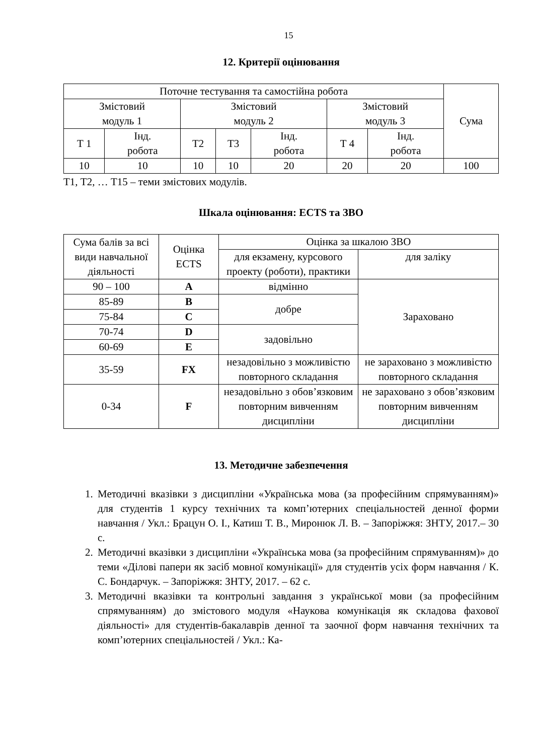15
12. Критерії оцінювання
| Поточне тестування та самостійна робота | | | | | | | Сума |
| --- | --- | --- | --- | --- | --- | --- | --- |
| Змістовий модуль 1 | | Змістовий модуль 2 | | | Змістовий модуль 3 | | |
| Т 1 | Інд. робота | Т2 | Т3 | Інд. робота | Т 4 | Інд. робота | |
| 10 | 10 | 10 | 10 | 20 | 20 | 20 | 100 |
Т1, Т2, … Т15 – теми змістових модулів.
Шкала оцінювання: ECTS та ЗВО
| Сума балів за всі види навчальної діяльності | Оцінка ECTS | Оцінка за шкалою ЗВО | |
| --- | --- | --- | --- |
| | | для екзамену, курсового проекту (роботи), практики | для заліку |
| 90 – 100 | A | відмінно | Зараховано |
| 85-89 | B | добре | |
| 75-84 | C | | |
| 70-74 | D | задовільно | |
| 60-69 | E | | |
| 35-59 | FX | незадовільно з можливістю повторного складання | не зараховано з можливістю повторного складання |
| 0-34 | F | незадовільно з обов’язковим повторним вивченням дисципліни | не зараховано з обов’язковим повторним вивченням дисципліни |
13. Методичне забезпечення
1. Методичні вказівки з дисципліни «Українська мова (за професійним спрямуванням)» для студентів 1 курсу технічних та комп’ютерних спеціальностей денної форми навчання / Укл.: Брацун О. І., Катиш Т. В., Миронюк Л. В. – Запоріжжя: ЗНТУ, 2017.– 30 с.
2. Методичні вказівки з дисципліни «Українська мова (за професійним спрямуванням)» до теми «Ділові папери як засіб мовної комунікації» для студентів усіх форм навчання / К. С. Бондарчук. – Запоріжжя: ЗНТУ, 2017. – 62 с.
3. Методичні вказівки та контрольні завдання з української мови (за професійним спрямуванням) до змістового модуля «Наукова комунікація як складова фахової діяльності» для студентів-бакалаврів денної та заочної форм навчання технічних та комп’ютерних спеціальностей / Укл.: Ка-